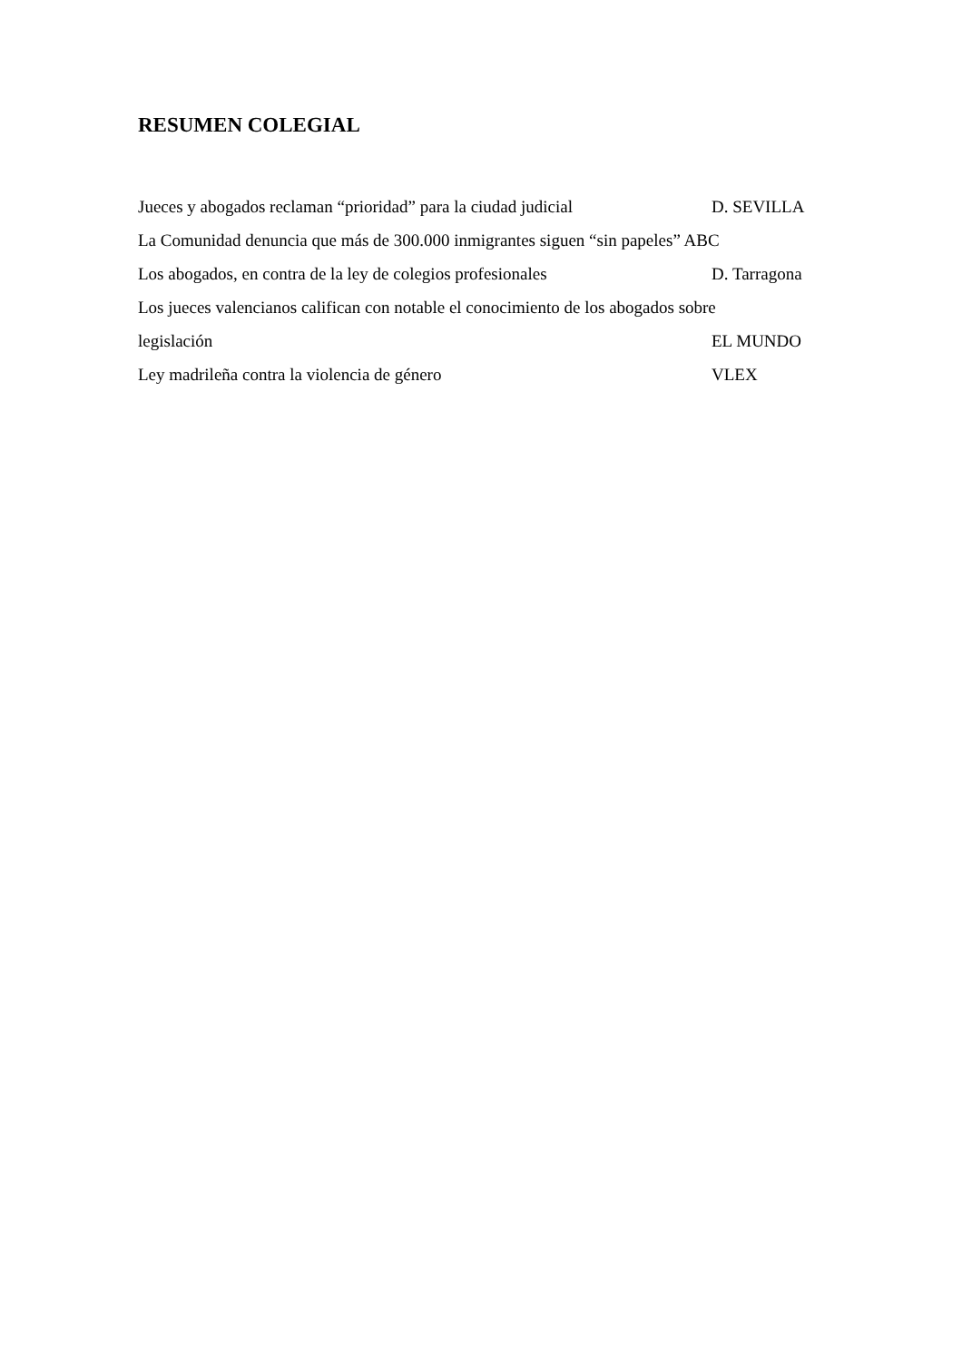RESUMEN COLEGIAL
Jueces y abogados reclaman “prioridad” para la ciudad judicial D. SEVILLA
La Comunidad denuncia que más de 300.000 inmigrantes siguen “sin papeles” ABC
Los abogados, en contra de la ley de colegios profesionales D. Tarragona
Los jueces valencianos califican con notable el conocimiento de los abogados sobre
legislación EL MUNDO
Ley madrileña contra la violencia de género VLEX